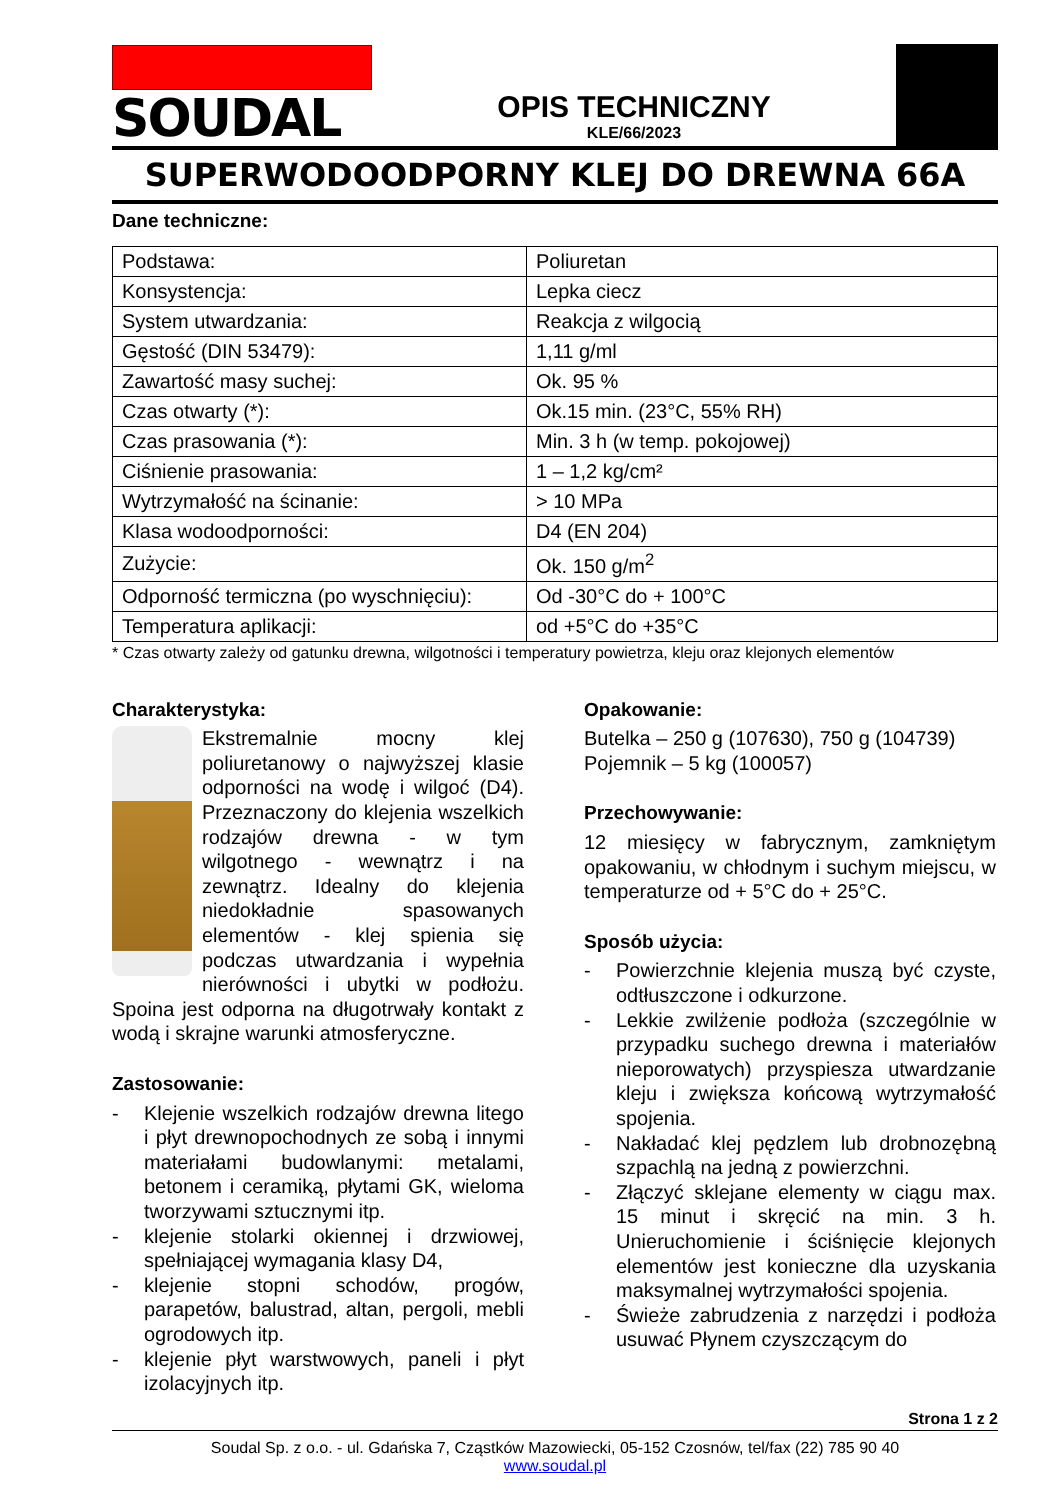SOUDAL
OPIS TECHNICZNY
KLE/66/2023
SUPERWODOODPORNY KLEJ DO DREWNA 66A
Dane techniczne:
| Podstawa: | Poliuretan |
| Konsystencja: | Lepka ciecz |
| System utwardzania: | Reakcja z wilgocią |
| Gęstość (DIN 53479): | 1,11 g/ml |
| Zawartość masy suchej: | Ok. 95 % |
| Czas otwarty (*): | Ok.15 min. (23°C, 55% RH) |
| Czas prasowania (*): | Min. 3 h (w temp. pokojowej) |
| Ciśnienie prasowania: | 1 – 1,2 kg/cm² |
| Wytrzymałość na ścinanie: | > 10 MPa |
| Klasa wodoodporności: | D4 (EN 204) |
| Zużycie: | Ok. 150 g/m<sup>2</sup> |
| Odporność termiczna (po wyschnięciu): | Od -30°C do + 100°C |
| Temperatura aplikacji: | od +5°C do +35°C |
* Czas otwarty zależy od gatunku drewna, wilgotności i temperatury powietrza, kleju oraz klejonych elementów
Charakterystyka:
Ekstremalnie mocny klej poliuretanowy o najwyższej klasie odporności na wodę i wilgoć (D4). Przeznaczony do klejenia wszelkich rodzajów drewna - w tym wilgotnego - wewnątrz i na zewnątrz. Idealny do klejenia niedokładnie spasowanych elementów - klej spienia się podczas utwardzania i wypełnia nierówności i ubytki w podłożu. Spoina jest odporna na długotrwały kontakt z wodą i skrajne warunki atmosferyczne.
Zastosowanie:
- Klejenie wszelkich rodzajów drewna litego i płyt drewnopochodnych ze sobą i innymi materiałami budowlanymi: metalami, betonem i ceramiką, płytami GK, wieloma tworzywami sztucznymi itp.
- klejenie stolarki okiennej i drzwiowej, spełniającej wymagania klasy D4,
- klejenie stopni schodów, progów, parapetów, balustrad, altan, pergoli, mebli ogrodowych itp.
- klejenie płyt warstwowych, paneli i płyt izolacyjnych itp.
Opakowanie:
Butelka – 250 g (107630), 750 g (104739)
Pojemnik – 5 kg (100057)
Przechowywanie:
12 miesięcy w fabrycznym, zamkniętym opakowaniu, w chłodnym i suchym miejscu, w temperaturze od + 5°C do + 25°C.
Sposób użycia:
- Powierzchnie klejenia muszą być czyste, odtłuszczone i odkurzone.
- Lekkie zwilżenie podłoża (szczególnie w przypadku suchego drewna i materiałów nieporowatych) przyspiesza utwardzanie kleju i zwiększa końcową wytrzymałość spojenia.
- Nakładać klej pędzlem lub drobnozębną szpachlą na jedną z powierzchni.
- Złączyć sklejane elementy w ciągu max. 15 minut i skręcić na min. 3 h. Unieruchomienie i ściśnięcie klejonych elementów jest konieczne dla uzyskania maksymalnej wytrzymałości spojenia.
- Świeże zabrudzenia z narzędzi i podłoża usuwać Płynem czyszczącym do
Strona 1 z 2
Soudal Sp. z o.o. - ul. Gdańska 7, Cząstków Mazowiecki, 05-152 Czosnów, tel/fax (22) 785 90 40
www.soudal.pl